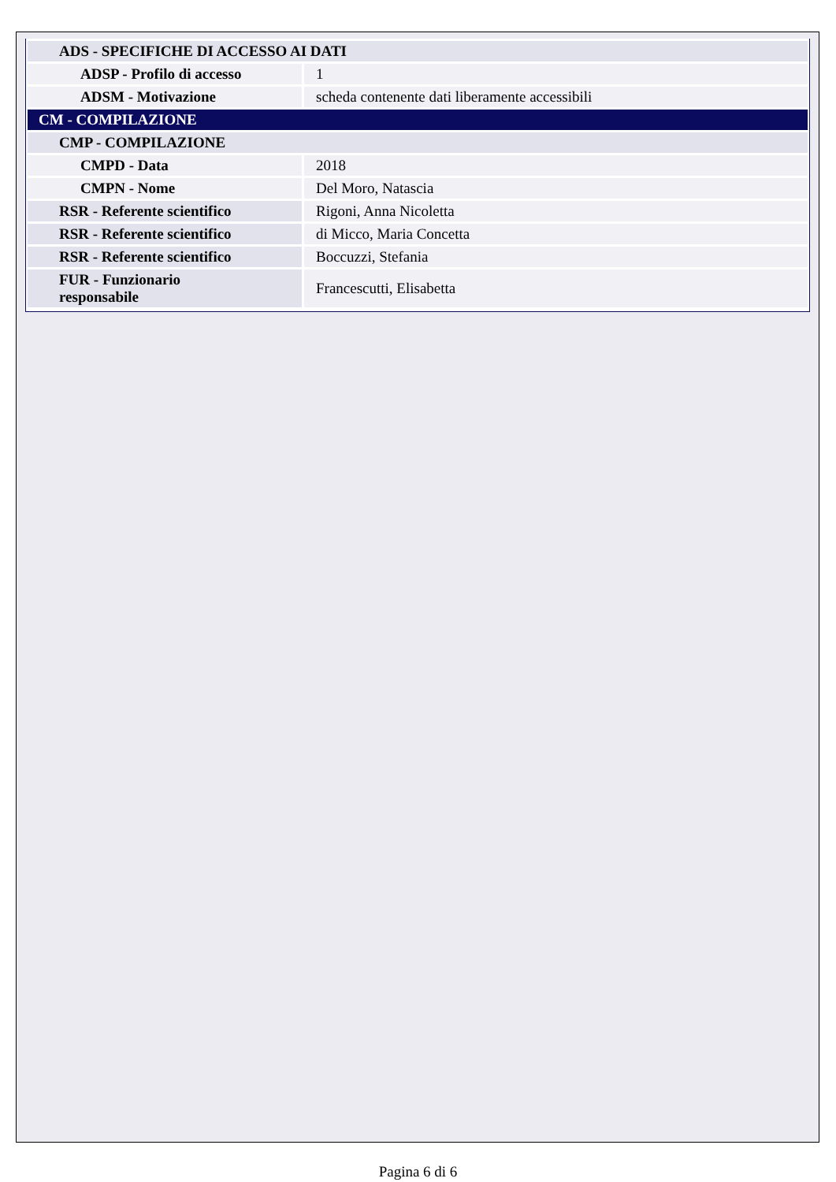| ADS - SPECIFICHE DI ACCESSO AI DATI | |
| ADSP - Profilo di accesso | 1 |
| ADSM - Motivazione | scheda contenente dati liberamente accessibili |
| CM - COMPILAZIONE | |
| CMP - COMPILAZIONE | |
| CMPD - Data | 2018 |
| CMPN - Nome | Del Moro, Natascia |
| RSR - Referente scientifico | Rigoni, Anna Nicoletta |
| RSR - Referente scientifico | di Micco, Maria Concetta |
| RSR - Referente scientifico | Boccuzzi, Stefania |
| FUR - Funzionario responsabile | Francescutti, Elisabetta |
Pagina 6 di 6